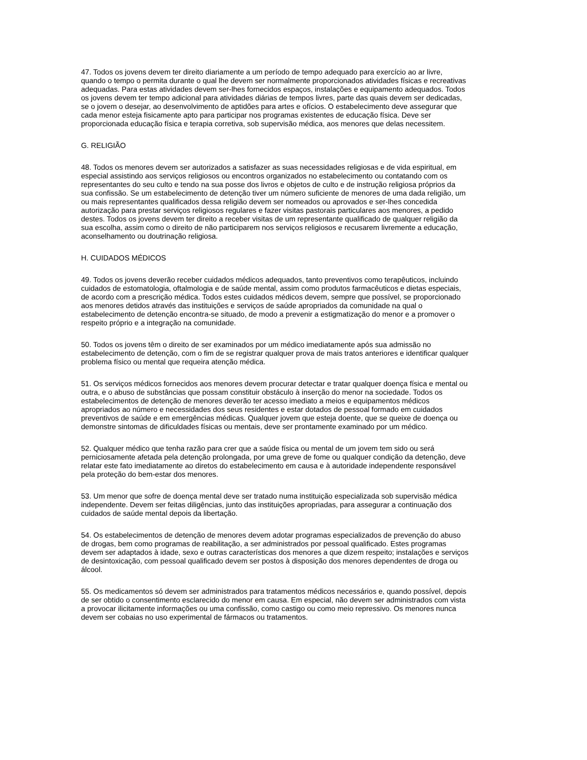47. Todos os jovens devem ter direito diariamente a um período de tempo adequado para exercício ao ar livre, quando o tempo o permita durante o qual lhe devem ser normalmente proporcionados atividades físicas e recreativas adequadas. Para estas atividades devem ser-lhes fornecidos espaços, instalações e equipamento adequados. Todos os jovens devem ter tempo adicional para atividades diárias de tempos livres, parte das quais devem ser dedicadas, se o jovem o desejar, ao desenvolvimento de aptidões para artes e ofícios. O estabelecimento deve assegurar que cada menor esteja fisicamente apto para participar nos programas existentes de educação física. Deve ser proporcionada educação física e terapia corretiva, sob supervisão médica, aos menores que delas necessitem.
G. RELIGIÃO
48. Todos os menores devem ser autorizados a satisfazer as suas necessidades religiosas e de vida espiritual, em especial assistindo aos serviços religiosos ou encontros organizados no estabelecimento ou contatando com os representantes do seu culto e tendo na sua posse dos livros e objetos de culto e de instrução religiosa próprios da sua confissão. Se um estabelecimento de detenção tiver um número suficiente de menores de uma dada religião, um ou mais representantes qualificados dessa religião devem ser nomeados ou aprovados e ser-lhes concedida autorização para prestar serviços religiosos regulares e fazer visitas pastorais particulares aos menores, a pedido destes. Todos os jovens devem ter direito a receber visitas de um representante qualificado de qualquer religião da sua escolha, assim como o direito de não participarem nos serviços religiosos e recusarem livremente a educação, aconselhamento ou doutrinação religiosa.
H. CUIDADOS MÉDICOS
49. Todos os jovens deverão receber cuidados médicos adequados, tanto preventivos como terapêuticos, incluindo cuidados de estomatologia, oftalmologia e de saúde mental, assim como produtos farmacêuticos e dietas especiais, de acordo com a prescrição médica. Todos estes cuidados médicos devem, sempre que possível, se proporcionado aos menores detidos através das instituições e serviços de saúde apropriados da comunidade na qual o estabelecimento de detenção encontra-se situado, de modo a prevenir a estigmatização do menor e a promover o respeito próprio e a integração na comunidade.
50. Todos os jovens têm o direito de ser examinados por um médico imediatamente após sua admissão no estabelecimento de detenção, com o fim de se registrar qualquer prova de mais tratos anteriores e identificar qualquer problema físico ou mental que requeira atenção médica.
51. Os serviços médicos fornecidos aos menores devem procurar detectar e tratar qualquer doença física e mental ou outra, e o abuso de substâncias que possam constituir obstáculo à inserção do menor na sociedade. Todos os estabelecimentos de detenção de menores deverão ter acesso imediato a meios e equipamentos médicos apropriados ao número e necessidades dos seus residentes e estar dotados de pessoal formado em cuidados preventivos de saúde e em emergências médicas. Qualquer jovem que esteja doente, que se queixe de doença ou demonstre sintomas de dificuldades físicas ou mentais, deve ser prontamente examinado por um médico.
52. Qualquer médico que tenha razão para crer que a saúde física ou mental de um jovem tem sido ou será perniciosamente afetada pela detenção prolongada, por uma greve de fome ou qualquer condição da detenção, deve relatar este fato imediatamente ao diretos do estabelecimento em causa e à autoridade independente responsável pela proteção do bem-estar dos menores.
53. Um menor que sofre de doença mental deve ser tratado numa instituição especializada sob supervisão médica independente. Devem ser feitas diligências, junto das instituições apropriadas, para assegurar a continuação dos cuidados de saúde mental depois da libertação.
54. Os estabelecimentos de detenção de menores devem adotar programas especializados de prevenção do abuso de drogas, bem como programas de reabilitação, a ser administrados por pessoal qualificado. Estes programas devem ser adaptados à idade, sexo e outras características dos menores a que dizem respeito; instalações e serviços de desintoxicação, com pessoal qualificado devem ser postos à disposição dos menores dependentes de droga ou álcool.
55. Os medicamentos só devem ser administrados para tratamentos médicos necessários e, quando possível, depois de ser obtido o consentimento esclarecido do menor em causa. Em especial, não devem ser administrados com vista a provocar ilicitamente informações ou uma confissão, como castigo ou como meio repressivo. Os menores nunca devem ser cobaias no uso experimental de fármacos ou tratamentos.